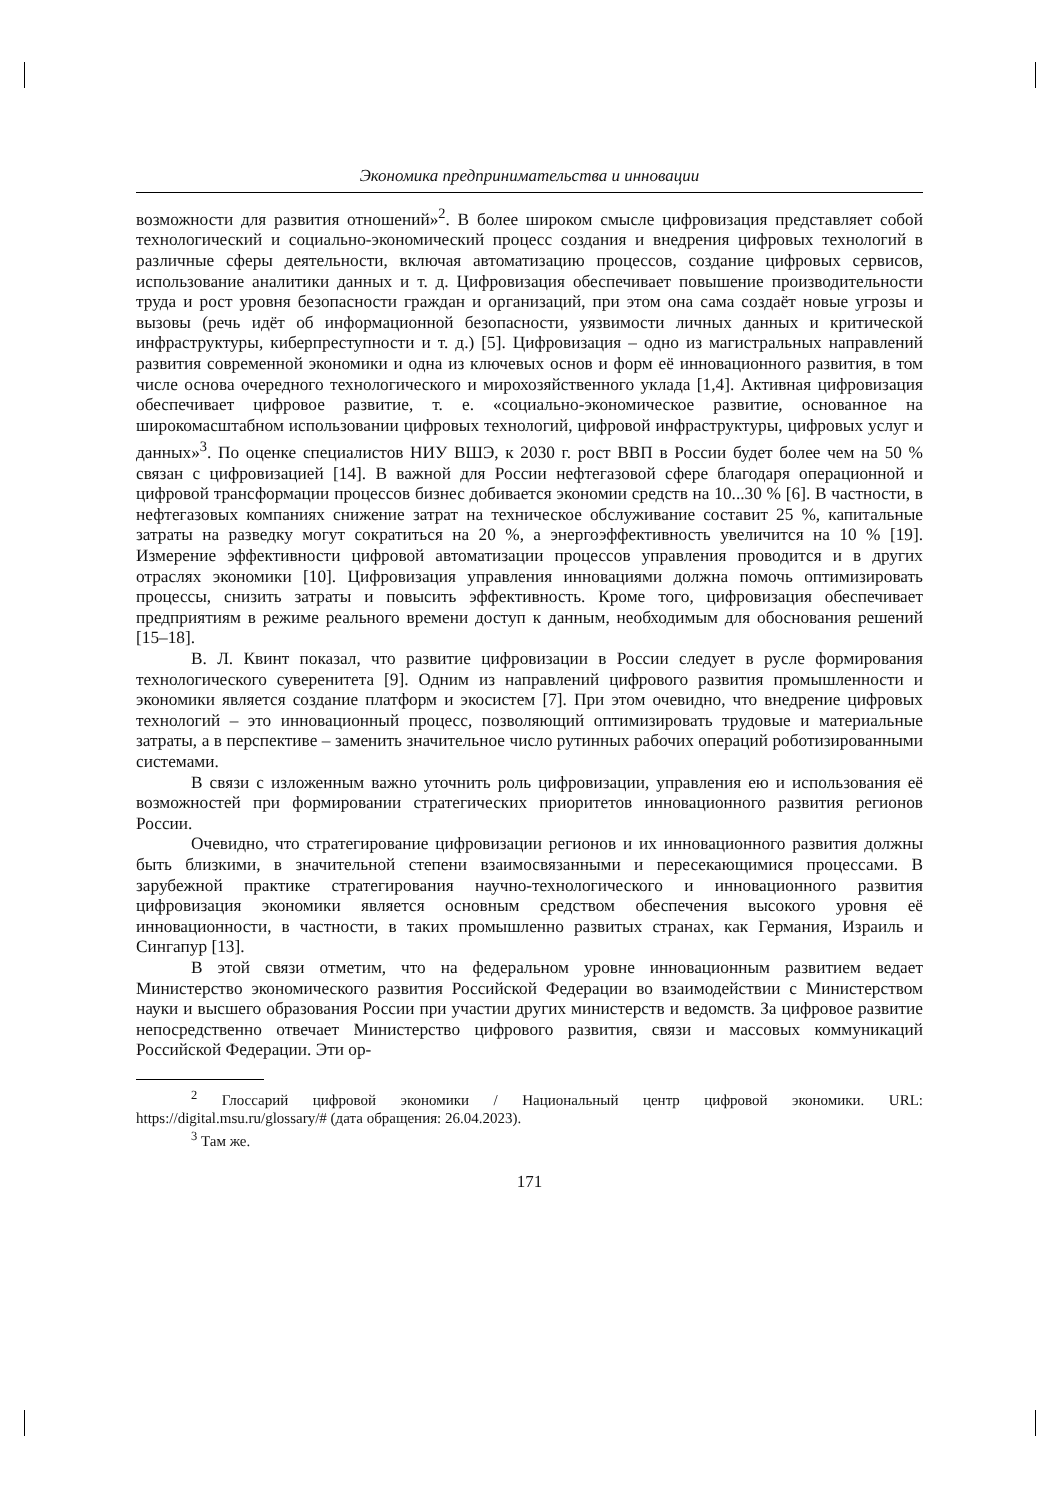Экономика предпринимательства и инновации
возможности для развития отношений»<sup>2</sup>. В более широком смысле цифровизация представляет собой технологический и социально-экономический процесс создания и внедрения цифровых технологий в различные сферы деятельности, включая автоматизацию процессов, создание цифровых сервисов, использование аналитики данных и т. д. Цифровизация обеспечивает повышение производительности труда и рост уровня безопасности граждан и организаций, при этом она сама создаёт новые угрозы и вызовы (речь идёт об информационной безопасности, уязвимости личных данных и критической инфраструктуры, киберпреступности и т. д.) [5]. Цифровизация – одно из магистральных направлений развития современной экономики и одна из ключевых основ и форм её инновационного развития, в том числе основа очередного технологического и мирохозяйственного уклада [1,4]. Активная цифровизация обеспечивает цифровое развитие, т. е. «социально-экономическое развитие, основанное на широкомасштабном использовании цифровых технологий, цифровой инфраструктуры, цифровых услуг и данных»<sup>3</sup>. По оценке специалистов НИУ ВШЭ, к 2030 г. рост ВВП в России будет более чем на 50 % связан с цифровизацией [14]. В важной для России нефтегазовой сфере благодаря операционной и цифровой трансформации процессов бизнес добивается экономии средств на 10...30 % [6]. В частности, в нефтегазовых компаниях снижение затрат на техническое обслуживание составит 25 %, капитальные затраты на разведку могут сократиться на 20 %, а энергоэффективность увеличится на 10 % [19]. Измерение эффективности цифровой автоматизации процессов управления проводится и в других отраслях экономики [10]. Цифровизация управления инновациями должна помочь оптимизировать процессы, снизить затраты и повысить эффективность. Кроме того, цифровизация обеспечивает предприятиям в режиме реального времени доступ к данным, необходимым для обоснования решений [15–18].
В. Л. Квинт показал, что развитие цифровизации в России следует в русле формирования технологического суверенитета [9]. Одним из направлений цифрового развития промышленности и экономики является создание платформ и экосистем [7]. При этом очевидно, что внедрение цифровых технологий – это инновационный процесс, позволяющий оптимизировать трудовые и материальные затраты, а в перспективе – заменить значительное число рутинных рабочих операций роботизированными системами.
В связи с изложенным важно уточнить роль цифровизации, управления ею и использования её возможностей при формировании стратегических приоритетов инновационного развития регионов России.
Очевидно, что стратегирование цифровизации регионов и их инновационного развития должны быть близкими, в значительной степени взаимосвязанными и пересекающимися процессами. В зарубежной практике стратегирования научно-технологического и инновационного развития цифровизация экономики является основным средством обеспечения высокого уровня её инновационности, в частности, в таких промышленно развитых странах, как Германия, Израиль и Сингапур [13].
В этой связи отметим, что на федеральном уровне инновационным развитием ведает Министерство экономического развития Российской Федерации во взаимодействии с Министерством науки и высшего образования России при участии других министерств и ведомств. За цифровое развитие непосредственно отвечает Министерство цифрового развития, связи и массовых коммуникаций Российской Федерации. Эти ор-
<sup>2</sup> Глоссарий цифровой экономики / Национальный центр цифровой экономики. URL: https://digital.msu.ru/glossary/# (дата обращения: 26.04.2023).
<sup>3</sup> Там же.
171